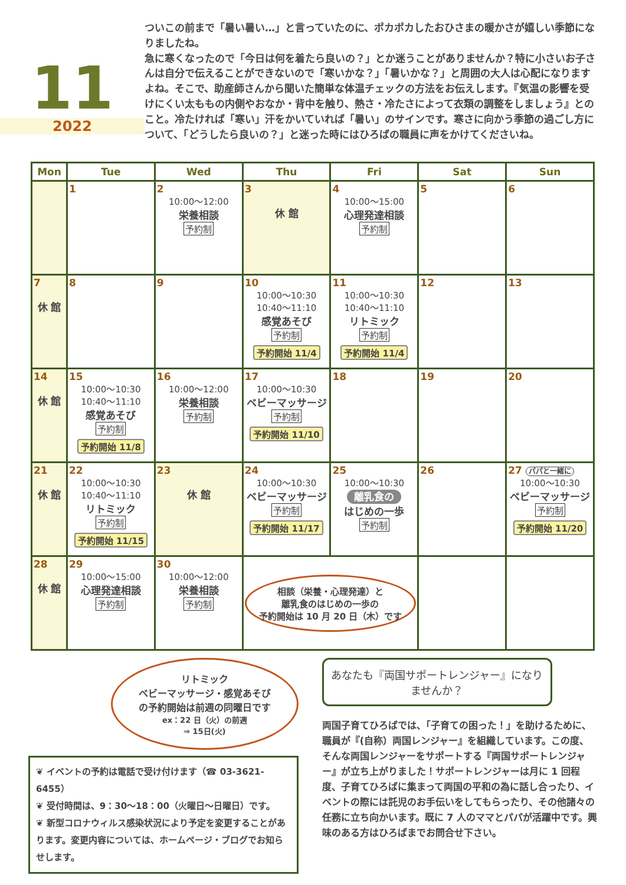11
2022
ついこの前まで「暑い暑い…」と言っていたのに、ポカポカしたおひさまの暖かさが嬉しい季節になりましたね。
急に寒くなったので「今日は何を着たら良いの？」とか迷うことがありませんか？特に小さいお子さんは自分で伝えることができないので「寒いかな？」「暑いかな？」と周囲の大人は心配になりますよね。そこで、助産師さんから聞いた簡単な体温チェックの方法をお伝えします。『気温の影響を受けにくい太ももの内側やおなか・背中を触り、熱さ・冷たさによって衣類の調整をしましょう』とのこと。冷たければ「寒い」汗をかいていれば「暑い」のサインです。寒さに向かう季節の過ごし方について、「どうしたら良いの？」と迷った時にはひろばの職員に声をかけてくださいね。
| Mon | Tue | Wed | Thu | Fri | Sat | Sun |
| --- | --- | --- | --- | --- | --- | --- |
| | 1 | 2 10:00～12:00 栄養相談 予約制 | 3 休 館 | 4 10:00～15:00 心理発達相談 予約制 | 5 | 6 |
| 7 休 館 | 8 | 9 | 10 10:00～10:30 10:40～11:10 感覚あそび 予約制 予約開始 11/4 | 11 10:00～10:30 10:40～11:10 リトミック 予約制 予約開始 11/4 | 12 | 13 |
| 14 休 館 | 15 10:00～10:30 10:40～11:10 感覚あそび 予約制 予約開始 11/8 | 16 10:00～12:00 栄養相談 予約制 | 17 10:00～10:30 ベビーマッサージ 予約制 予約開始 11/10 | 18 | 19 | 20 |
| 21 休 館 | 22 10:00～10:30 10:40～11:10 リトミック 予約制 予約開始 11/15 | 23 休 館 | 24 10:00～10:30 ベビーマッサージ 予約制 予約開始 11/17 | 25 10:00～10:30 離乳食の はじめの一歩 予約制 | 26 | 27 パパと一緒に 10:00～10:30 ベビーマッサージ 予約制 予約開始 11/20 |
| 28 休 館 | 29 10:00～15:00 心理発達相談 予約制 | 30 10:00～12:00 栄養相談 予約制 | 相談（栄養・心理発達）と 離乳食のはじめの一歩の 予約開始は 10 月 20 日（木）です | | | |
リトミック
ベビーマッサージ・感覚あそび
の予約開始は前週の同曜日です
ex：22 日（火）の前週
⇒ 15日(火)
❦ イベントの予約は電話で受け付けます（☎ 03-3621-6455）
❦ 受付時間は、9：30～18：00（火曜日～日曜日）です。
❦ 新型コロナウィルス感染状況により予定を変更することがあります。変更内容については、ホームページ・ブログでお知らせします。
あなたも『両国サポートレンジャー』になりませんか？
両国子育てひろばでは、「子育ての困った！」を助けるために、職員が『(自称）両国レンジャー』を組織しています。この度、そんな両国レンジャーをサポートする『両国サポートレンジャー』が立ち上がりました！サポートレンジャーは月に 1 回程度、子育てひろばに集まって両国の平和の為に話し合ったり、イベントの際には託児のお手伝いをしてもらったり、その他諸々の任務に立ち向かいます。既に 7 人のママとパパが活躍中です。興味のある方はひろばまでお問合せ下さい。